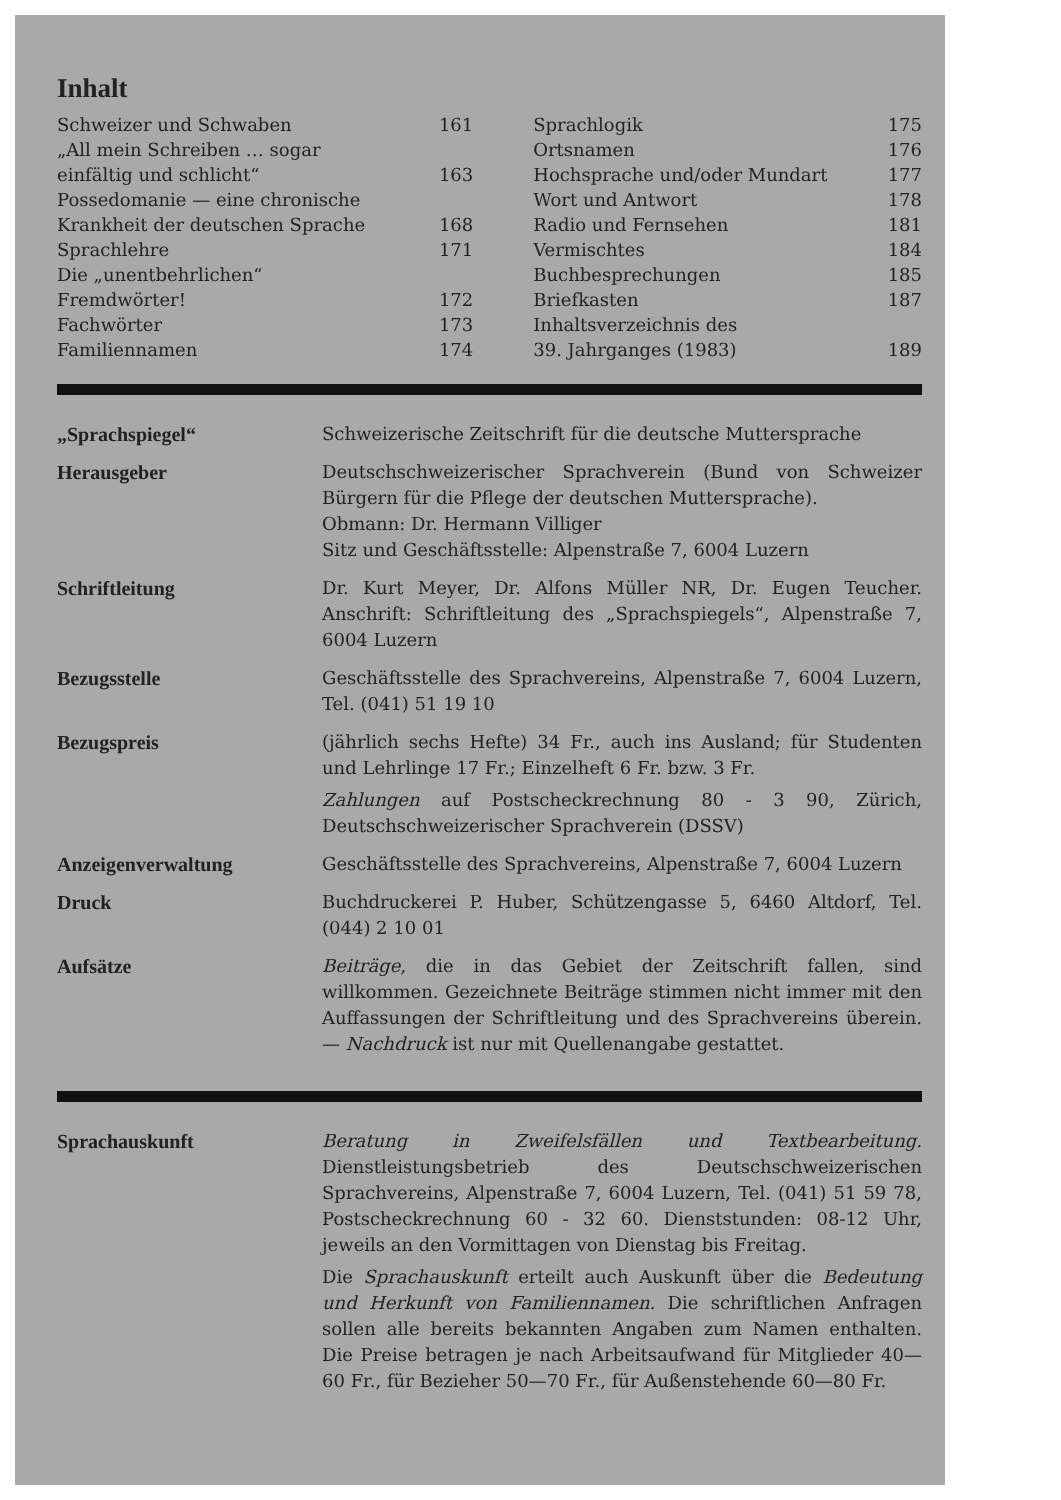Inhalt
| Schweizer und Schwaben | 161 | Sprachlogik | 175 |
| „All mein Schreiben … sogar | | Ortsnamen | 176 |
| einfältig und schlicht“ | 163 | Hochsprache und/oder Mundart | 177 |
| Possedomanie — eine chronische | | Wort und Antwort | 178 |
| Krankheit der deutschen Sprache | 168 | Radio und Fernsehen | 181 |
| Sprachlehre | 171 | Vermischtes | 184 |
| Die „unentbehrlichen“ | | Buchbesprechungen | 185 |
| Fremdwörter! | 172 | Briefkasten | 187 |
| Fachwörter | 173 | Inhaltsverzeichnis des | |
| Familiennamen | 174 | 39. Jahrganges (1983) | 189 |
| „Sprachspiegel“ | Schweizerische Zeitschrift für die deutsche Muttersprache |
| Herausgeber | Deutschschweizerischer Sprachverein (Bund von Schweizer Bürgern für die Pflege der deutschen Muttersprache). Obmann: Dr. Hermann Villiger Sitz und Geschäftsstelle: Alpenstraße 7, 6004 Luzern |
| Schriftleitung | Dr. Kurt Meyer, Dr. Alfons Müller NR, Dr. Eugen Teucher. Anschrift: Schriftleitung des „Sprachspiegels“, Alpenstraße 7, 6004 Luzern |
| Bezugsstelle | Geschäftsstelle des Sprachvereins, Alpenstraße 7, 6004 Luzern, Tel. (041) 51 19 10 |
| Bezugspreis | (jährlich sechs Hefte) 34 Fr., auch ins Ausland; für Studenten und Lehrlinge 17 Fr.; Einzelheft 6 Fr. bzw. 3 Fr. Zahlungen auf Postscheckrechnung 80 - 3 90, Zürich, Deutschschweizerischer Sprachverein (DSSV) |
| Anzeigenverwaltung | Geschäftsstelle des Sprachvereins, Alpenstraße 7, 6004 Luzern |
| Druck | Buchdruckerei P. Huber, Schützengasse 5, 6460 Altdorf, Tel. (044) 2 10 01 |
| Aufsätze | Beiträge , die in das Gebiet der Zeitschrift fallen, sind willkommen. Gezeichnete Beiträge stimmen nicht immer mit den Auffassungen der Schriftleitung und des Sprachvereins überein. — Nachdruck ist nur mit Quellenangabe gestattet. |
| Sprachauskunft | Beratung in Zweifelsfällen und Textbearbeitung. Dienstleistungsbetrieb des Deutschschweizerischen Sprachvereins, Alpenstraße 7, 6004 Luzern, Tel. (041) 51 59 78, Postscheckrechnung 60 - 32 60. Dienststunden: 08-12 Uhr, jeweils an den Vormittagen von Dienstag bis Freitag. Die Sprachauskunft erteilt auch Auskunft über die Bedeutung und Herkunft von Familiennamen. Die schriftlichen Anfragen sollen alle bereits bekannten Angaben zum Namen enthalten. Die Preise betragen je nach Arbeitsaufwand für Mitglieder 40—60 Fr., für Bezieher 50—70 Fr., für Außenstehende 60—80 Fr. |